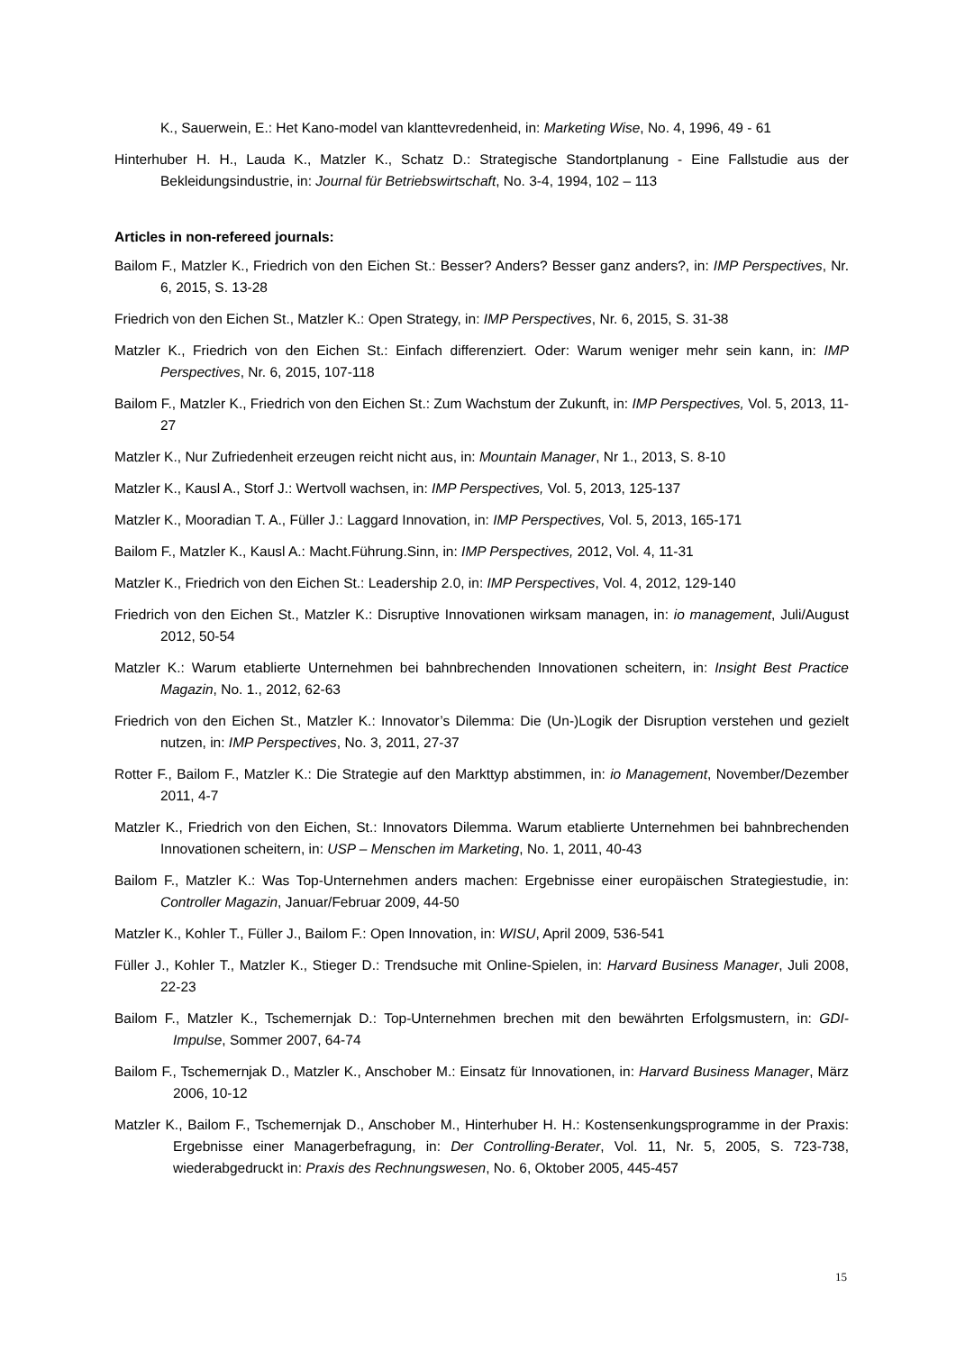K., Sauerwein, E.: Het Kano-model van klanttevredenheid, in: Marketing Wise, No. 4, 1996, 49 - 61
Hinterhuber H. H., Lauda K., Matzler K., Schatz D.: Strategische Standortplanung - Eine Fallstudie aus der Bekleidungsindustrie, in: Journal für Betriebswirtschaft, No. 3-4, 1994, 102 – 113
Articles in non-refereed journals:
Bailom F., Matzler K., Friedrich von den Eichen St.: Besser? Anders? Besser ganz anders?, in: IMP Perspectives, Nr. 6, 2015, S. 13-28
Friedrich von den Eichen St., Matzler K.: Open Strategy, in: IMP Perspectives, Nr. 6, 2015, S. 31-38
Matzler K., Friedrich von den Eichen St.: Einfach differenziert. Oder: Warum weniger mehr sein kann, in: IMP Perspectives, Nr. 6, 2015, 107-118
Bailom F., Matzler K., Friedrich von den Eichen St.: Zum Wachstum der Zukunft, in: IMP Perspectives, Vol. 5, 2013, 11-27
Matzler K., Nur Zufriedenheit erzeugen reicht nicht aus, in: Mountain Manager, Nr 1., 2013, S. 8-10
Matzler K., Kausl A., Storf J.: Wertvoll wachsen, in: IMP Perspectives, Vol. 5, 2013, 125-137
Matzler K., Mooradian T. A., Füller J.: Laggard Innovation, in: IMP Perspectives, Vol. 5, 2013, 165-171
Bailom F., Matzler K., Kausl A.: Macht.Führung.Sinn, in: IMP Perspectives, 2012, Vol. 4, 11-31
Matzler K., Friedrich von den Eichen St.: Leadership 2.0, in: IMP Perspectives, Vol. 4, 2012, 129-140
Friedrich von den Eichen St., Matzler K.: Disruptive Innovationen wirksam managen, in: io management, Juli/August 2012, 50-54
Matzler K.: Warum etablierte Unternehmen bei bahnbrechenden Innovationen scheitern, in: Insight Best Practice Magazin, No. 1., 2012, 62-63
Friedrich von den Eichen St., Matzler K.: Innovator’s Dilemma: Die (Un-)Logik der Disruption verstehen und gezielt nutzen, in: IMP Perspectives, No. 3, 2011, 27-37
Rotter F., Bailom F., Matzler K.: Die Strategie auf den Markttyp abstimmen, in: io Management, November/Dezember 2011, 4-7
Matzler K., Friedrich von den Eichen, St.: Innovators Dilemma. Warum etablierte Unternehmen bei bahnbrechenden Innovationen scheitern, in: USP – Menschen im Marketing, No. 1, 2011, 40-43
Bailom F., Matzler K.: Was Top-Unternehmen anders machen: Ergebnisse einer europäischen Strategiestudie, in: Controller Magazin, Januar/Februar 2009, 44-50
Matzler K., Kohler T., Füller J., Bailom F.: Open Innovation, in: WISU, April 2009, 536-541
Füller J., Kohler T., Matzler K., Stieger D.: Trendsuche mit Online-Spielen, in: Harvard Business Manager, Juli 2008, 22-23
Bailom F., Matzler K., Tschemernjak D.: Top-Unternehmen brechen mit den bewährten Erfolgsmustern, in: GDI-Impulse, Sommer 2007, 64-74
Bailom F., Tschemernjak D., Matzler K., Anschober M.: Einsatz für Innovationen, in: Harvard Business Manager, März 2006, 10-12
Matzler K., Bailom F., Tschemernjak D., Anschober M., Hinterhuber H. H.: Kostensenkungsprogramme in der Praxis: Ergebnisse einer Managerbefragung, in: Der Controlling-Berater, Vol. 11, Nr. 5, 2005, S. 723-738, wiederabgedruckt in: Praxis des Rechnungswesen, No. 6, Oktober 2005, 445-457
15